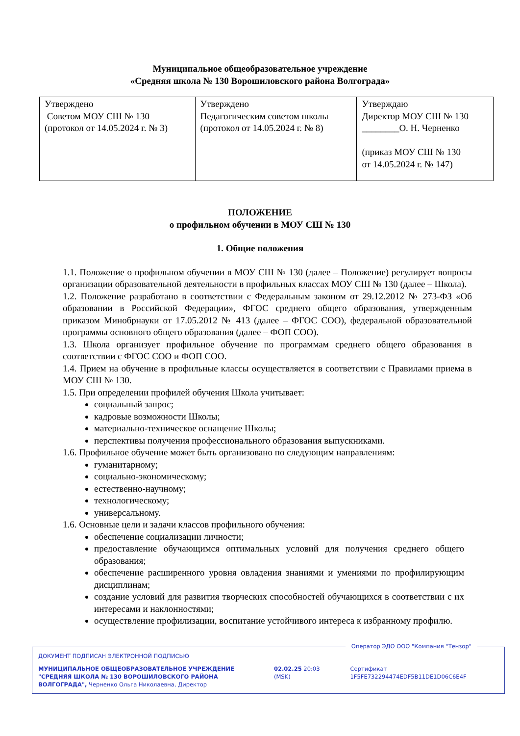Муниципальное общеобразовательное учреждение
«Средняя школа № 130 Ворошиловского района Волгограда»
| Утверждено Советом МОУ СШ № 130 (протокол от 14.05.2024 г. № 3) | Утверждено Педагогическим советом школы (протокол от 14.05.2024 г. № 8) | Утверждаю Директор МОУ СШ № 130 ________О. Н. Черненко (приказ МОУ СШ № 130 от 14.05.2024 г. № 147) |
ПОЛОЖЕНИЕ
о профильном обучении в МОУ СШ № 130
1. Общие положения
1.1. Положение о профильном обучении в МОУ СШ № 130 (далее – Положение) регулирует вопросы организации образовательной деятельности в профильных классах МОУ СШ № 130 (далее – Школа).
1.2. Положение разработано в соответствии с Федеральным законом от 29.12.2012 № 273-ФЗ «Об образовании в Российской Федерации», ФГОС среднего общего образования, утвержденным приказом Минобрнауки от 17.05.2012 № 413 (далее – ФГОС СОО), федеральной образовательной программы основного общего образования (далее – ФОП СОО).
1.3. Школа организует профильное обучение по программам среднего общего образования в соответствии с ФГОС СОО и ФОП СОО.
1.4. Прием на обучение в профильные классы осуществляется в соответствии с Правилами приема в МОУ СШ № 130.
1.5. При определении профилей обучения Школа учитывает:
социальный запрос;
кадровые возможности Школы;
материально-техническое оснащение Школы;
перспективы получения профессионального образования выпускниками.
1.6. Профильное обучение может быть организовано по следующим направлениям:
гуманитарному;
социально-экономическому;
естественно-научному;
технологическому;
универсальному.
1.6. Основные цели и задачи классов профильного обучения:
обеспечение социализации личности;
предоставление обучающимся оптимальных условий для получения среднего общего образования;
обеспечение расширенного уровня овладения знаниями и умениями по профилирующим дисциплинам;
создание условий для развития творческих способностей обучающихся в соответствии с их интересами и наклонностями;
осуществление профилизации, воспитание устойчивого интереса к избранному профилю.
Оператор ЭДО ООО "Компания "Тензор"
ДОКУМЕНТ ПОДПИСАН ЭЛЕКТРОННОЙ ПОДПИСЬЮ
МУНИЦИПАЛЬНОЕ ОБЩЕОБРАЗОВАТЕЛЬНОЕ УЧРЕЖДЕНИЕ "СРЕДНЯЯ ШКОЛА № 130 ВОРОШИЛОВСКОГО РАЙОНА ВОЛГОГРАДА", Черненко Ольга Николаевна, Директор
02.02.25 20:03 (MSK) Сертификат 1F5FE732294474EDF5B11DE1D06C6E4F